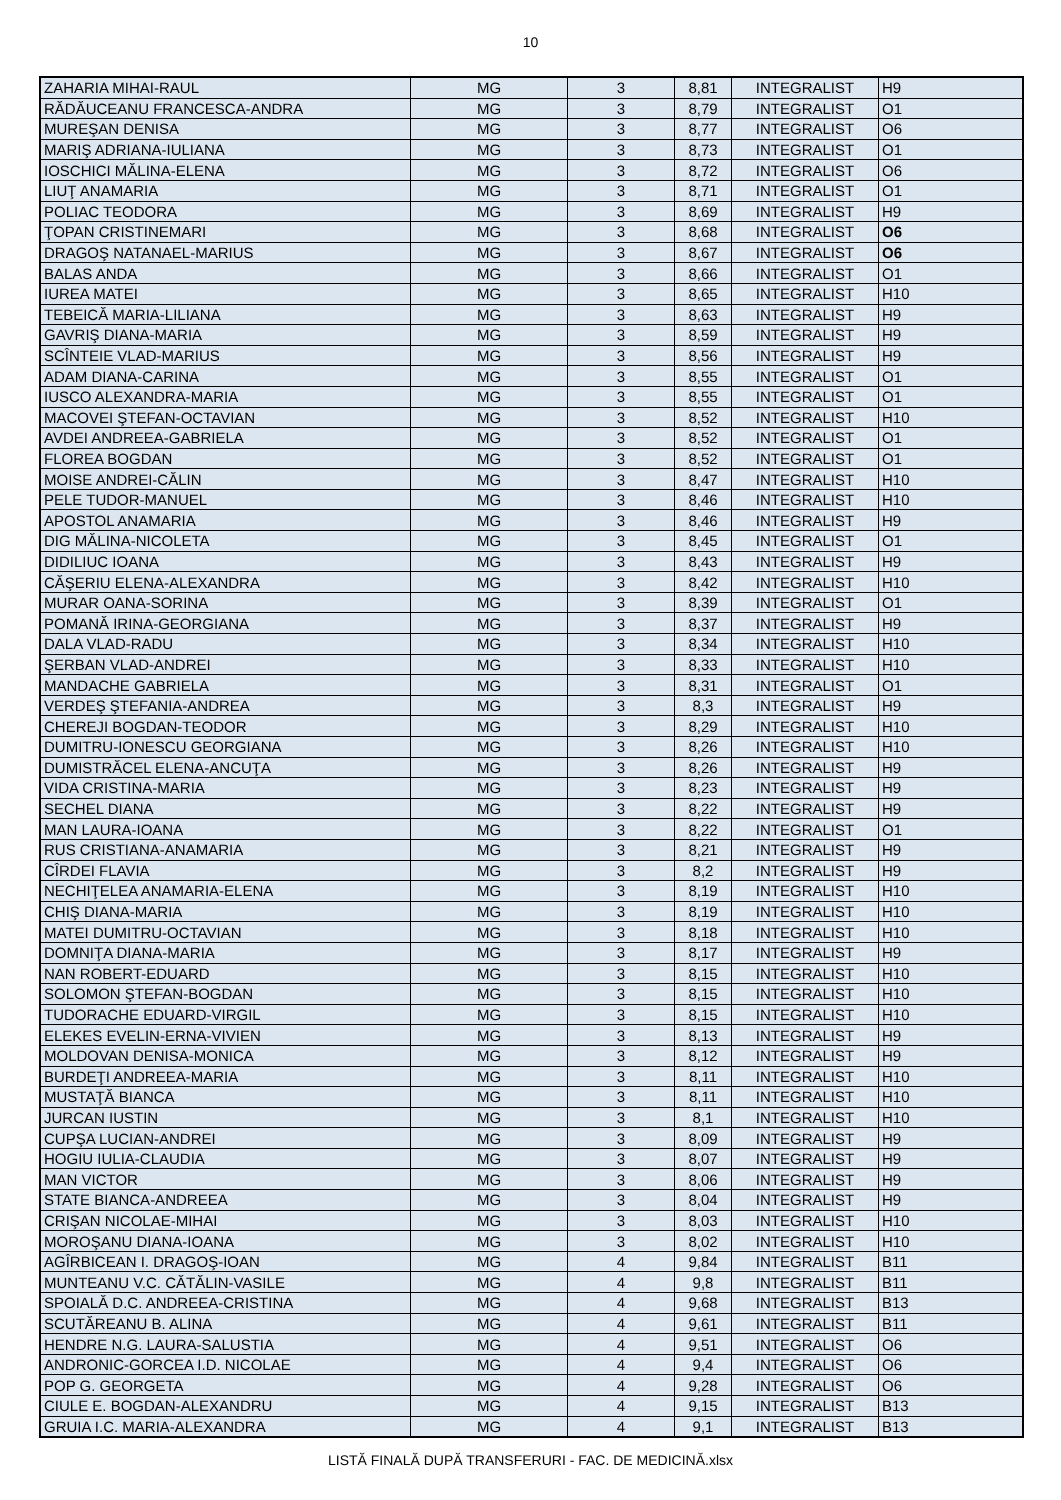10
| ZAHARIA MIHAI-RAUL | MG | 3 | 8,81 | INTEGRALIST | H9 |
| RĂDĂUCEANU FRANCESCA-ANDRA | MG | 3 | 8,79 | INTEGRALIST | O1 |
| MUREŞAN DENISA | MG | 3 | 8,77 | INTEGRALIST | O6 |
| MARIŞ ADRIANA-IULIANA | MG | 3 | 8,73 | INTEGRALIST | O1 |
| IOSCHICI MĂLINA-ELENA | MG | 3 | 8,72 | INTEGRALIST | O6 |
| LIUŢ ANAMARIA | MG | 3 | 8,71 | INTEGRALIST | O1 |
| POLIAC TEODORA | MG | 3 | 8,69 | INTEGRALIST | H9 |
| ŢOPAN CRISTINEMARI | MG | 3 | 8,68 | INTEGRALIST | O6 |
| DRAGOŞ NATANAEL-MARIUS | MG | 3 | 8,67 | INTEGRALIST | O6 |
| BALAS ANDA | MG | 3 | 8,66 | INTEGRALIST | O1 |
| IUREA MATEI | MG | 3 | 8,65 | INTEGRALIST | H10 |
| TEBEICĂ MARIA-LILIANA | MG | 3 | 8,63 | INTEGRALIST | H9 |
| GAVRIŞ DIANA-MARIA | MG | 3 | 8,59 | INTEGRALIST | H9 |
| SCÎNTEIE VLAD-MARIUS | MG | 3 | 8,56 | INTEGRALIST | H9 |
| ADAM DIANA-CARINA | MG | 3 | 8,55 | INTEGRALIST | O1 |
| IUSCO ALEXANDRA-MARIA | MG | 3 | 8,55 | INTEGRALIST | O1 |
| MACOVEI ŞTEFAN-OCTAVIAN | MG | 3 | 8,52 | INTEGRALIST | H10 |
| AVDEI ANDREEA-GABRIELA | MG | 3 | 8,52 | INTEGRALIST | O1 |
| FLOREA BOGDAN | MG | 3 | 8,52 | INTEGRALIST | O1 |
| MOISE ANDREI-CĂLIN | MG | 3 | 8,47 | INTEGRALIST | H10 |
| PELE TUDOR-MANUEL | MG | 3 | 8,46 | INTEGRALIST | H10 |
| APOSTOL ANAMARIA | MG | 3 | 8,46 | INTEGRALIST | H9 |
| DIG MĂLINA-NICOLETA | MG | 3 | 8,45 | INTEGRALIST | O1 |
| DIDILIUC IOANA | MG | 3 | 8,43 | INTEGRALIST | H9 |
| CĂŞERIU ELENA-ALEXANDRA | MG | 3 | 8,42 | INTEGRALIST | H10 |
| MURAR OANA-SORINA | MG | 3 | 8,39 | INTEGRALIST | O1 |
| POMANĂ IRINA-GEORGIANA | MG | 3 | 8,37 | INTEGRALIST | H9 |
| DALA VLAD-RADU | MG | 3 | 8,34 | INTEGRALIST | H10 |
| ŞERBAN VLAD-ANDREI | MG | 3 | 8,33 | INTEGRALIST | H10 |
| MANDACHE GABRIELA | MG | 3 | 8,31 | INTEGRALIST | O1 |
| VERDEŞ ŞTEFANIA-ANDREA | MG | 3 | 8,3 | INTEGRALIST | H9 |
| CHEREJI BOGDAN-TEODOR | MG | 3 | 8,29 | INTEGRALIST | H10 |
| DUMITRU-IONESCU GEORGIANA | MG | 3 | 8,26 | INTEGRALIST | H10 |
| DUMISTRĂCEL ELENA-ANCUŢA | MG | 3 | 8,26 | INTEGRALIST | H9 |
| VIDA CRISTINA-MARIA | MG | 3 | 8,23 | INTEGRALIST | H9 |
| SECHEL DIANA | MG | 3 | 8,22 | INTEGRALIST | H9 |
| MAN LAURA-IOANA | MG | 3 | 8,22 | INTEGRALIST | O1 |
| RUS CRISTIANA-ANAMARIA | MG | 3 | 8,21 | INTEGRALIST | H9 |
| CÎRDEI FLAVIA | MG | 3 | 8,2 | INTEGRALIST | H9 |
| NECHIŢELEA ANAMARIA-ELENA | MG | 3 | 8,19 | INTEGRALIST | H10 |
| CHIŞ DIANA-MARIA | MG | 3 | 8,19 | INTEGRALIST | H10 |
| MATEI DUMITRU-OCTAVIAN | MG | 3 | 8,18 | INTEGRALIST | H10 |
| DOMNIŢA DIANA-MARIA | MG | 3 | 8,17 | INTEGRALIST | H9 |
| NAN ROBERT-EDUARD | MG | 3 | 8,15 | INTEGRALIST | H10 |
| SOLOMON ŞTEFAN-BOGDAN | MG | 3 | 8,15 | INTEGRALIST | H10 |
| TUDORACHE EDUARD-VIRGIL | MG | 3 | 8,15 | INTEGRALIST | H10 |
| ELEKES EVELIN-ERNA-VIVIEN | MG | 3 | 8,13 | INTEGRALIST | H9 |
| MOLDOVAN DENISA-MONICA | MG | 3 | 8,12 | INTEGRALIST | H9 |
| BURDEŢI ANDREEA-MARIA | MG | 3 | 8,11 | INTEGRALIST | H10 |
| MUSTAŢĂ BIANCA | MG | 3 | 8,11 | INTEGRALIST | H10 |
| JURCAN IUSTIN | MG | 3 | 8,1 | INTEGRALIST | H10 |
| CUPŞA LUCIAN-ANDREI | MG | 3 | 8,09 | INTEGRALIST | H9 |
| HOGIU IULIA-CLAUDIA | MG | 3 | 8,07 | INTEGRALIST | H9 |
| MAN VICTOR | MG | 3 | 8,06 | INTEGRALIST | H9 |
| STATE BIANCA-ANDREEA | MG | 3 | 8,04 | INTEGRALIST | H9 |
| CRIŞAN NICOLAE-MIHAI | MG | 3 | 8,03 | INTEGRALIST | H10 |
| MOROŞANU DIANA-IOANA | MG | 3 | 8,02 | INTEGRALIST | H10 |
| AGÎRBICEAN I. DRAGOŞ-IOAN | MG | 4 | 9,84 | INTEGRALIST | B11 |
| MUNTEANU V.C. CĂTĂLIN-VASILE | MG | 4 | 9,8 | INTEGRALIST | B11 |
| SPOIALĂ D.C. ANDREEA-CRISTINA | MG | 4 | 9,68 | INTEGRALIST | B13 |
| SCUTĂREANU B. ALINA | MG | 4 | 9,61 | INTEGRALIST | B11 |
| HENDRE N.G. LAURA-SALUSTIA | MG | 4 | 9,51 | INTEGRALIST | O6 |
| ANDRONIC-GORCEA I.D. NICOLAE | MG | 4 | 9,4 | INTEGRALIST | O6 |
| POP G. GEORGETA | MG | 4 | 9,28 | INTEGRALIST | O6 |
| CIULE E. BOGDAN-ALEXANDRU | MG | 4 | 9,15 | INTEGRALIST | B13 |
| GRUIA I.C. MARIA-ALEXANDRA | MG | 4 | 9,1 | INTEGRALIST | B13 |
LISTĂ FINALĂ DUPĂ TRANSFERURI - FAC. DE MEDICINĂ.xlsx